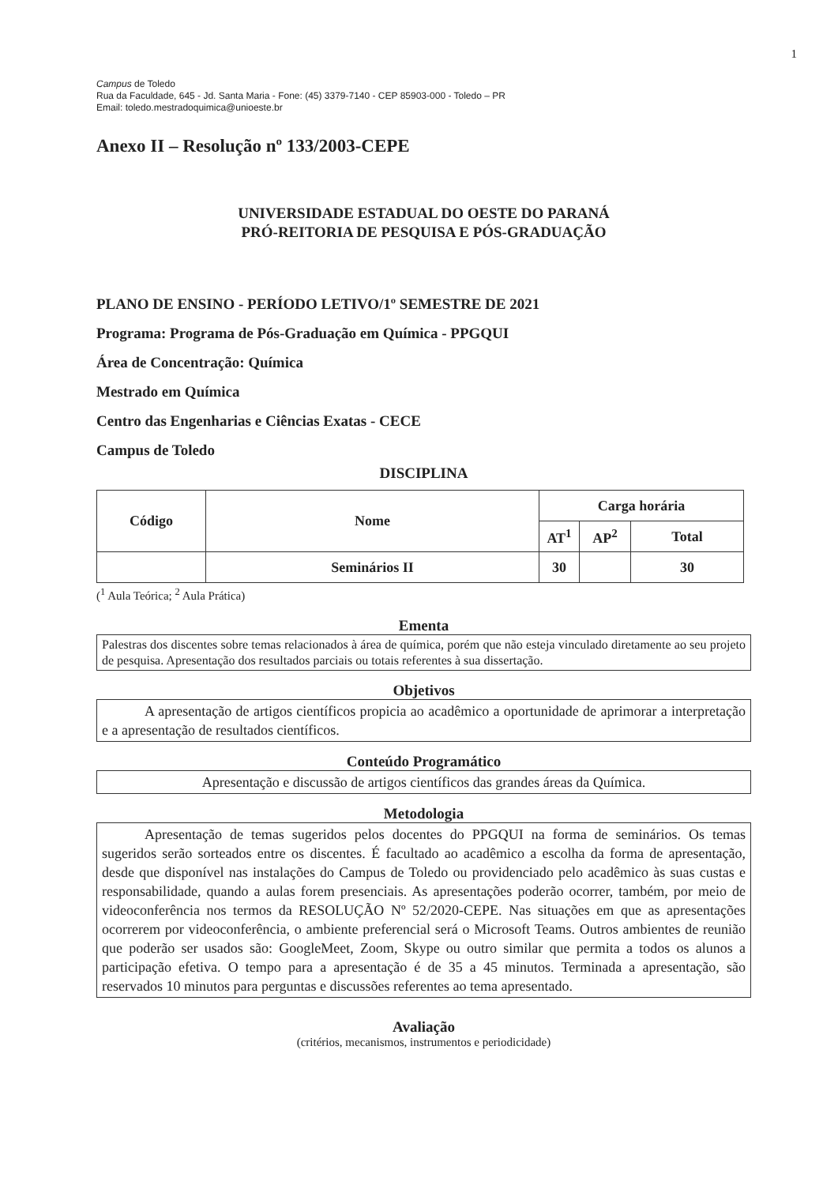1
Campus de Toledo
Rua da Faculdade, 645 - Jd. Santa Maria - Fone: (45) 3379-7140 - CEP 85903-000 - Toledo – PR
Email: toledo.mestradoquimica@unioeste.br
Anexo II – Resolução nº 133/2003-CEPE
UNIVERSIDADE ESTADUAL DO OESTE DO PARANÁ
PRÓ-REITORIA DE PESQUISA E PÓS-GRADUAÇÃO
PLANO DE ENSINO - PERÍODO LETIVO/1º SEMESTRE DE 2021
Programa: Programa de Pós-Graduação em Química - PPGQUI
Área de Concentração: Química
Mestrado em Química
Centro das Engenharias e Ciências Exatas - CECE
Campus de Toledo
DISCIPLINA
| Código | Nome | Carga horária | | |
| --- | --- | --- | --- | --- |
| | | AT<sup>1</sup> | AP<sup>2</sup> | Total |
| | Seminários II | 30 | | 30 |
(<sup>1</sup> Aula Teórica; <sup>2</sup> Aula Prática)
Ementa
Palestras dos discentes sobre temas relacionados à área de química, porém que não esteja vinculado diretamente ao seu projeto de pesquisa. Apresentação dos resultados parciais ou totais referentes à sua dissertação.
Objetivos
   A apresentação de artigos científicos propicia ao acadêmico a oportunidade de aprimorar a interpretação e a apresentação de resultados científicos.
Conteúdo Programático
Apresentação e discussão de artigos científicos das grandes áreas da Química.
Metodologia
   Apresentação de temas sugeridos pelos docentes do PPGQUI na forma de seminários. Os temas sugeridos serão sorteados entre os discentes. É facultado ao acadêmico a escolha da forma de apresentação, desde que disponível nas instalações do Campus de Toledo ou providenciado pelo acadêmico às suas custas e responsabilidade, quando a aulas forem presenciais. As apresentações poderão ocorrer, também, por meio de videoconferência nos termos da RESOLUÇÃO Nº 52/2020-CEPE. Nas situações em que as apresentações ocorrerem por videoconferência, o ambiente preferencial será o Microsoft Teams. Outros ambientes de reunião que poderão ser usados são: GoogleMeet, Zoom, Skype ou outro similar que permita a todos os alunos a participação efetiva. O tempo para a apresentação é de 35 a 45 minutos. Terminada a apresentação, são reservados 10 minutos para perguntas e discussões referentes ao tema apresentado.
Avaliação
(critérios, mecanismos, instrumentos e periodicidade)